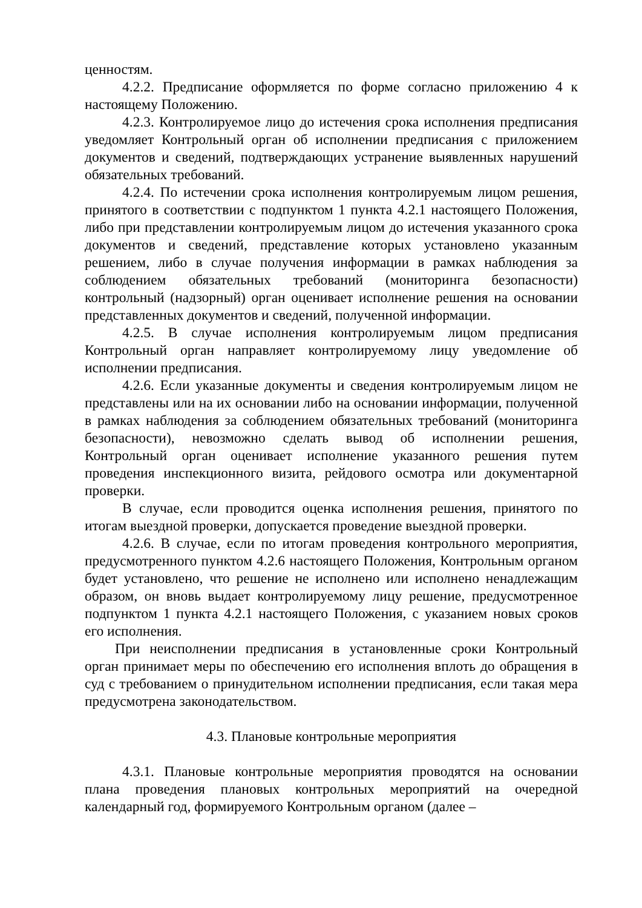ценностям.
4.2.2. Предписание оформляется по форме согласно приложению 4 к настоящему Положению.
4.2.3. Контролируемое лицо до истечения срока исполнения предписания уведомляет Контрольный орган об исполнении предписания с приложением документов и сведений, подтверждающих устранение выявленных нарушений обязательных требований.
4.2.4. По истечении срока исполнения контролируемым лицом решения, принятого в соответствии с подпунктом 1 пункта 4.2.1 настоящего Положения, либо при представлении контролируемым лицом до истечения указанного срока документов и сведений, представление которых установлено указанным решением, либо в случае получения информации в рамках наблюдения за соблюдением обязательных требований (мониторинга безопасности) контрольный (надзорный) орган оценивает исполнение решения на основании представленных документов и сведений, полученной информации.
4.2.5. В случае исполнения контролируемым лицом предписания Контрольный орган направляет контролируемому лицу уведомление об исполнении предписания.
4.2.6. Если указанные документы и сведения контролируемым лицом не представлены или на их основании либо на основании информации, полученной в рамках наблюдения за соблюдением обязательных требований (мониторинга безопасности), невозможно сделать вывод об исполнении решения, Контрольный орган оценивает исполнение указанного решения путем проведения инспекционного визита, рейдового осмотра или документарной проверки.
В случае, если проводится оценка исполнения решения, принятого по итогам выездной проверки, допускается проведение выездной проверки.
4.2.6. В случае, если по итогам проведения контрольного мероприятия, предусмотренного пунктом 4.2.6 настоящего Положения, Контрольным органом будет установлено, что решение не исполнено или исполнено ненадлежащим образом, он вновь выдает контролируемому лицу решение, предусмотренное подпунктом 1 пункта 4.2.1 настоящего Положения, с указанием новых сроков его исполнения.
При неисполнении предписания в установленные сроки Контрольный орган принимает меры по обеспечению его исполнения вплоть до обращения в суд с требованием о принудительном исполнении предписания, если такая мера предусмотрена законодательством.
4.3. Плановые контрольные мероприятия
4.3.1. Плановые контрольные мероприятия проводятся на основании плана проведения плановых контрольных мероприятий на очередной календарный год, формируемого Контрольным органом (далее –